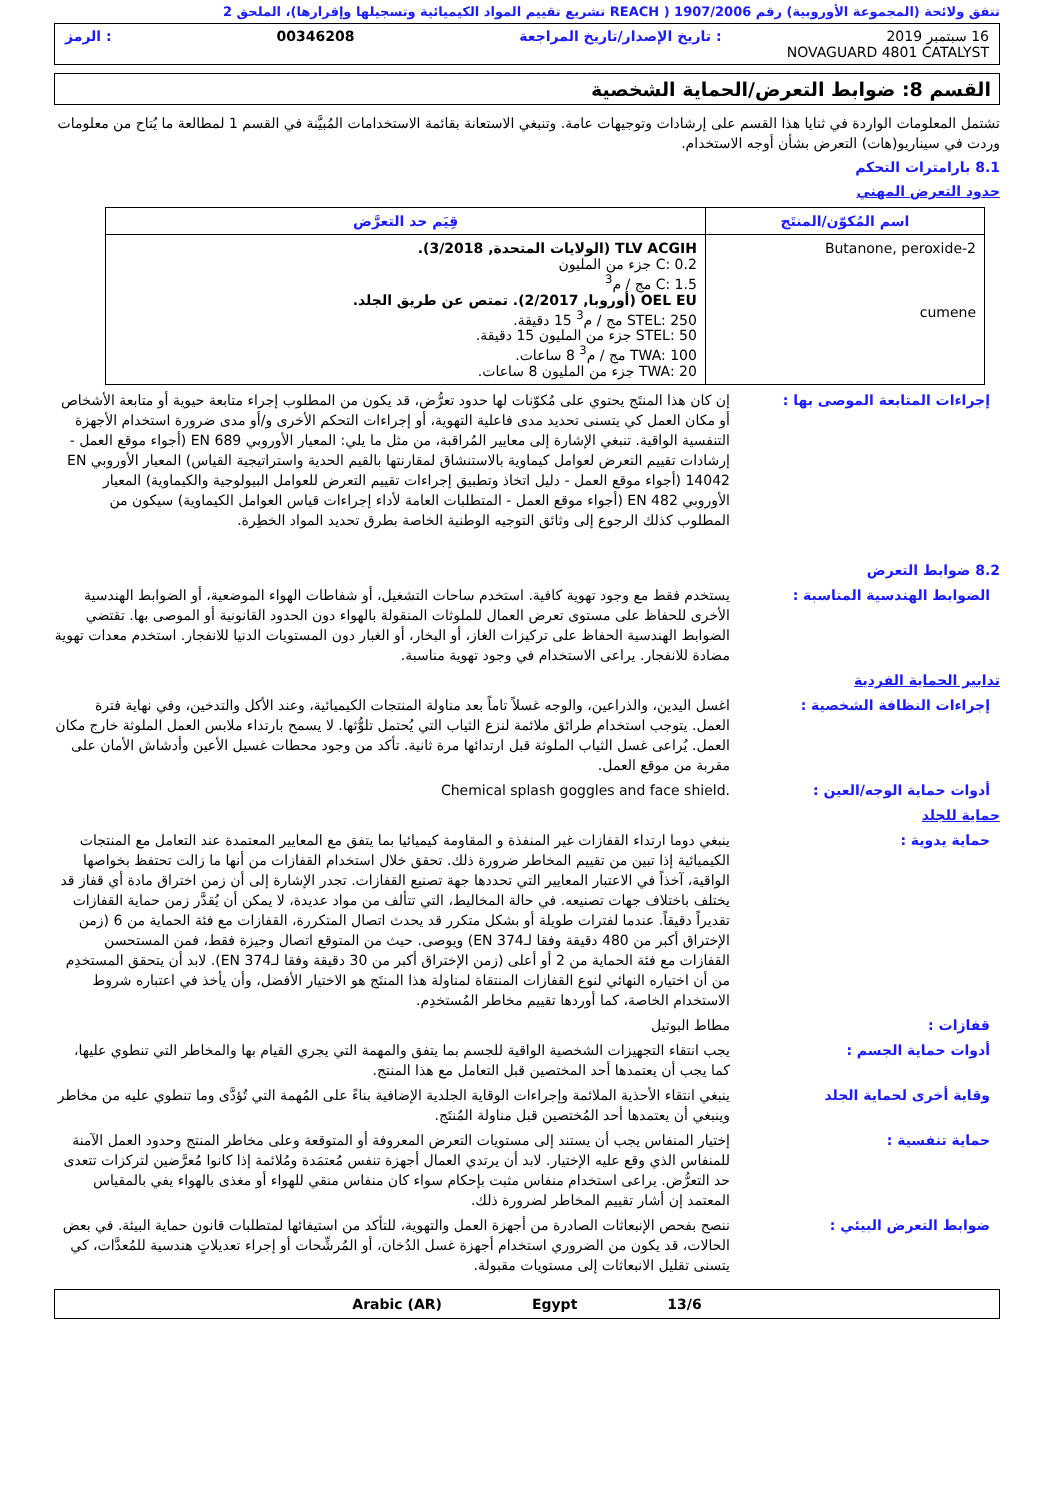تتفق ولائحة (المجموعة الأوروبية) رقم 1907/2006 ( REACH تشريع تقييم المواد الكيميائية وتسجيلها وإقرارها)، الملحق 2
16 سبتمبر 2019: تاريخ الإصدار/تاريخ المراجعة 00346208: الرمز
NOVAGUARD 4801 CATALYST
القسم 8: ضوابط التعرض/الحماية الشخصية
تشتمل المعلومات الواردة في ثنايا هذا القسم على إرشادات وتوجيهات عامة. وتنبغي الاستعانة بقائمة الاستخدامات المُبيَّنة في القسم 1 لمطالعة ما يُتاح من معلومات وردت في سيناريو(هات) التعرض بشأن أوجه الاستخدام.
8.1 بارامترات التحكم
حدود التعرض المهني
| اسم المُكوّن/المنتَج | قِيَم حد التعرَّض |
| --- | --- |
| 2-Butanone, peroxide cumene | TLV ACGIH (الولايات المتحدة, 3/2018). C: 0.2 جزء من المليون C: 1.5 مج / م<sup>3</sup> OEL EU (أوروبا, 2/2017). تمتص عن طريق الجلد. STEL: 250 مج / م<sup>3</sup> 15 دقيقة. STEL: 50 جزء من المليون 15 دقيقة. TWA: 100 مج / م<sup>3</sup> 8 ساعات. TWA: 20 جزء من المليون 8 ساعات. |
إجراءات المتابعة الموصى بها : إن كان هذا المنتَج يحتوي على مُكوّنات لها حدود تعرُّض، قد يكون من المطلوب إجراء متابعة حيوية أو متابعة الأشخاص أو مكان العمل كي يتسنى تحديد مدى فاعلية التهوية، أو إجراءات التحكم الأخرى و/أو مدى ضرورة استخدام الأجهزة التنفسية الواقية. تنبغي الإشارة إلى معايير المُراقبة، من مثل ما يلي: المعيار الأوروبي EN 689 (أجواء موقع العمل - إرشادات تقييم التعرض لعوامل كيماوية بالاستنشاق لمقارنتها بالقيم الحدية واستراتيجية القياس) المعيار الأوروبي EN 14042 (أجواء موقع العمل - دليل اتخاذ وتطبيق إجراءات تقييم التعرض للعوامل البيولوجية والكيماوية) المعيار الأوروبي EN 482 (أجواء موقع العمل - المتطلبات العامة لأداء إجراءات قياس العوامل الكيماوية) سيكون من المطلوب كذلك الرجوع إلى وثائق التوجيه الوطنية الخاصة بطرق تحديد المواد الخطِرة.
8.2 ضوابط التعرض
الضوابط الهندسية المناسبة : يستخدم فقط مع وجود تهوية كافية. استخدم ساحات التشغيل، أو شفاطات الهواء الموضعية، أو الضوابط الهندسية الأخرى للحفاظ على مستوى تعرض العمال للملوثات المنقولة بالهواء دون الحدود القانونية أو الموصى بها. تقتضي الضوابط الهندسية الحفاظ على تركيزات الغاز، أو البخار، أو الغبار دون المستويات الدنيا للانفجار. استخدم معدات تهوية مضادة للانفجار. يراعى الاستخدام في وجود تهوية مناسبة.
تدابير الحماية الفردية
إجراءات النظافة الشخصية : اغسل اليدين، والذراعين، والوجه غسلاً تاماً بعد مناولة المنتجات الكيميائية، وعند الأكل والتدخين، وفي نهاية فترة العمل. يتوجب استخدام طرائق ملائمة لنزع الثياب التي يُحتمل تلوُّثها. لا يسمح بارتداء ملابس العمل الملوثة خارج مكان العمل. يُراعى غسل الثياب الملوثة قبل ارتدائها مرة ثانية. تأكد من وجود محطات غسيل الأعين وأدشاش الأمان على مقربة من موقع العمل.
أدوات حماية الوجه/العين : Chemical splash goggles and face shield.
حماية للجلد
حماية يدوية : ينبغي دوما ارتداء القفازات غير المنفذة و المقاومة كيميائيا بما يتفق مع المعايير المعتمدة عند التعامل مع المنتجات الكيميائية إذا تبين من تقييم المخاطر ضرورة ذلك. تحقق خلال استخدام القفازات من أنها ما زالت تحتفظ بخواصها الواقية، آخذاً في الاعتبار المعايير التي تحددها جهة تصنيع القفازات. تجدر الإشارة إلى أن زمن اختراق مادة أي قفاز قد يختلف باختلاف جهات تصنيعه. في حالة المخاليط، التي تتألف من مواد عديدة، لا يمكن أن يُقدَّر زمن حماية القفازات تقديراً دقيقاً. عندما لفترات طويلة أو بشكل متكرر قد يحدث اتصال المتكررة، القفازات مع فئة الحماية من 6 (زمن الإختراق أكبر من 480 دقيقة وفقا لـEN 374) ويوصى. حيث من المتوقع اتصال وجيزة فقط، فمن المستحسن القفازات مع فئة الحماية من 2 أو أعلى (زمن الإختراق أكبر من 30 دقيقة وفقا لـEN 374). لابد أن يتحقق المستخدِم من أن اختياره النهائي لنوع القفازات المنتقاة لمناولة هذا المنتَج هو الاختيار الأفضل، وأن يأخذ في اعتباره شروط الاستخدام الخاصة، كما أوردها تقييم مخاطر المُستخدِم.
قفازات : مطاط البوتيل
أدوات حماية الجسم : يجب انتقاء التجهيزات الشخصية الواقية للجسم بما يتفق والمهمة التي يجري القيام بها والمخاطر التي تنطوي عليها، كما يجب أن يعتمدها أحد المختصين قبل التعامل مع هذا المنتج.
وقاية أخرى لحماية الجلد ينبغي انتقاء الأحذية الملائمة وإجراءات الوقاية الجلدية الإضافية بناءً على المُهمة التي تُؤدَّى وما تنطوي عليه من مخاطر وينبغي أن يعتمدها أحد المُختصين قبل مناولة المُنتَج.
حماية تنفسية : إختيار المنفاس يجب أن يستند إلى مستويات التعرض المعروفة أو المتوقعة وعلى مخاطر المنتج وحدود العمل الآمنة للمنفاس الذي وقع عليه الإختيار. لابد أن يرتدي العمال أجهزة تنفس مُعتمَدة ومُلائمة إذا كانوا مُعرَّضين لتركزات تتعدى حد التعرُّض. يراعى استخدام منفاس مثبت بإحكام سواء كان منفاس منقي للهواء أو مغذى بالهواء يفي بالمقياس المعتمد إن أشار تقييم المخاطر لضرورة ذلك.
ضوابط التعرض البيئي : ننصح بفحص الإنبعاثات الصادرة من أجهزة العمل والتهوية، للتأكد من استيفائها لمتطلبات قانون حماية البيئة. في بعض الحالات، قد يكون من الضروري استخدام أجهزة غسل الدُخان، أو المُرشِّحات أو إجراء تعديلاتٍ هندسية للمُعدَّات، كي يتسنى تقليل الانبعاثات إلى مستويات مقبولة.
13/6 Egypt Arabic (AR)